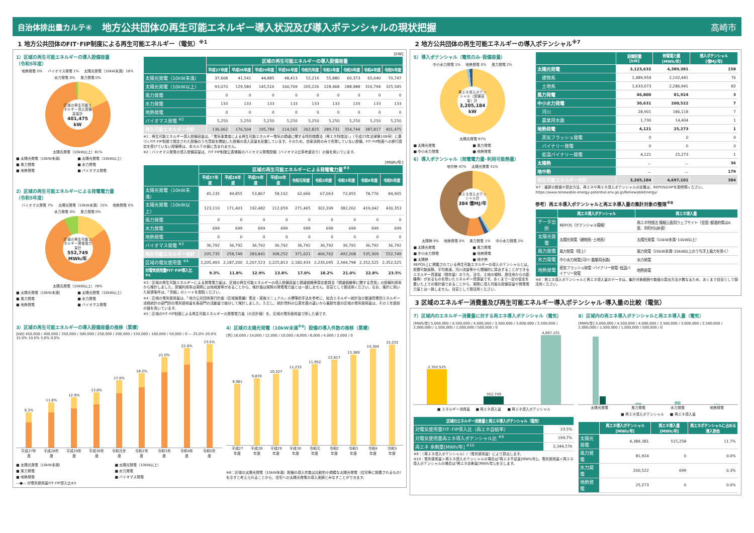自治体排出量カルテ④ 地方公共団体の再生可能エネルギー導入状況及び導入ポテンシャルの現状把握 高崎市
1 地方公共団体のFIT･FIP制度による再生可能エネルギー（電気）<sup>※1</sup>
1）区域の再生可能エネルギーの導入設備容量
（令和5年度）
地熱発電 0% バイオマス発電 1% 太陽光発電（10kW未満）18% 水力発電 0% 風力発電 0%
区域の再生可能エネルギー導入設備容量計
401,475 kW
太陽光発電（10kW以上）81%
■ 太陽光発電（10kW未満） ■ 太陽光発電（10kW以上） ■ 風力発電 ■ 水力発電 ■ 地熱発電 ■ バイオマス発電
2）区域の再生可能エネルギーによる発電電力量
（令和5年度）
バイオマス発電 7% 太陽光発電（10kW未満）15% 地熱発電 0% 水力発電 0% 風力発電 0%
区域の再生可能エネルギー発電電力量計
552,749 MWh/年
太陽光発電（10kW以上）78%
■ 太陽光発電（10kW未満） ■ 太陽光発電（10kW以上） ■ 風力発電 ■ 水力発電 ■ 地熱発電 ■ バイオマス発電
[kW]
| | 区域の再生可能エネルギーの導入設備容量 | | | | | | | | |
| --- | --- | --- | --- | --- | --- | --- | --- | --- | --- |
| | 平成27年度 | 平成28年度 | 平成29年度 | 平成30年度 | 令和元年度 | 令和2年度 | 令和3年度 | 令和4年度 | 令和5年度 |
| 太陽光発電（10kW未満） | 37,608 | 41,541 | 44,885 | 48,413 | 52,216 | 55,880 | 60,373 | 65,640 | 70,747 |
| 太陽光発電（10kW以上） | 93,070 | 129,580 | 145,516 | 160,769 | 205,226 | 228,468 | 288,988 | 316,794 | 325,345 |
| 風力発電 | 0 | 0 | 0 | 0 | 0 | 0 | 0 | 0 | 0 |
| 水力発電 | 133 | 133 | 133 | 133 | 133 | 133 | 133 | 133 | 133 |
| 地熱発電 | 0 | 0 | 0 | 0 | 0 | 0 | 0 | 0 | 0 |
| バイオマス発電 <sup>※2</sup> | 5,250 | 5,250 | 5,250 | 5,250 | 5,250 | 5,250 | 5,250 | 5,250 | 5,250 |
| 再生可能エネルギー合計 | 136,062 | 176,504 | 195,784 | 214,565 | 262,825 | 289,731 | 354,744 | 387,817 | 401,475 |
※1：再生可能エネルギー導入設備容量は、「電気事業者による再生可能エネルギー電気の調達に関する特別措置法（再エネ特措法）」（平成23年法律第108号）に基づくFIT･FIP制度で認定された設備のうち買取を開始した設備の導入容量を記載しています。そのため、自家消費のみで売電していない設備、FIT･FIP制度への移行認定を受けていない設備等は、本カルテの値に含まれません。
※2：バイオマス発電の導入設備容量は、FIT･FIP制度公表情報のバイオマス発電設備（バイオマス比率考慮あり）の値を用いています。
[MWh/年]
| | 区域の再生可能エネルギーによる発電電力量<sup>※3</sup> | | | | | | | | |
| --- | --- | --- | --- | --- | --- | --- | --- | --- | --- |
| | 平成27年度 | 平成28年度 | 平成29年度 | 平成30年度 | 令和元年度 | 令和2年度 | 令和3年度 | 令和4年度 | 令和5年度 |
| 太陽光発電（10kW未満） | 45,135 | 49,855 | 53,867 | 58,102 | 62,666 | 67,063 | 72,455 | 78,776 | 84,905 |
| 太陽光発電（10kW以上） | 123,110 | 171,403 | 192,482 | 212,659 | 271,465 | 302,209 | 382,262 | 419,042 | 430,353 |
| 風力発電 | 0 | 0 | 0 | 0 | 0 | 0 | 0 | 0 | 0 |
| 水力発電 | 699 | 699 | 699 | 699 | 699 | 699 | 699 | 699 | 699 |
| 地熱発電 | 0 | 0 | 0 | 0 | 0 | 0 | 0 | 0 | 0 |
| バイオマス発電 <sup>※2</sup> | 36,792 | 36,792 | 36,792 | 36,792 | 36,792 | 36,792 | 36,792 | 36,792 | 36,792 |
| 再生可能エネルギー合計 | 205,735 | 258,749 | 283,841 | 308,252 | 371,621 | 406,762 | 492,208 | 535,309 | 552,749 |
| 区域の電気使用量 <sup>※4</sup> | 2,205,493 | 2,187,200 | 2,207,523 | 2,225,813 | 2,182,433 | 2,235,095 | 2,344,798 | 2,352,525 | 2,352,525 |
| 対電気使用量FIT･FIP導入比<sup>※5</sup> | 9.3% | 11.8% | 12.9% | 13.8% | 17.0% | 18.2% | 21.0% | 22.8% | 23.5% |
※3：区域の再生可能エネルギーによる発電電力量は、区域の再生可能エネルギーの導入設備容量と調達価格等算定委員会「調達価格等に関する意見」の設備利用率から推計しました。設備利用率は実際には地域差等があることから、推計値は実際の発電電力量とは一致しません。目安として御活用ください。なお、推計に用いた前提条件は、「別紙」のシートを御覧ください。
※4：区域の電気使用量は、「地方公共団体実行計画（区域施策編）策定・実施マニュアル」の標準的手法を参考に、総合エネルギー統計及び都道府県別エネルギー消費統計の部門別の電気使用量を各部門の活動量で按分して推計しました。ただし、統計資料の公表年度の違いから最新年度の区域の電気使用量は、その１年度前の値を用いています。
※5：区域のFIT･FIP制度による再生可能エネルギーの発電電力量（の合計値）を、区域の電気使用量で除した値です。
3）区域の再生可能エネルギーの導入設備容量の推移（累積）
[kW] 450,000 / 400,000 / 350,000 / 300,000 / 250,000 / 200,000 / 150,000 / 100,000 / 50,000 / 0 ― 25.0% 20.0% 15.0% 10.0% 5.0% 0.0%
9.3%
11.8%
12.9%
13.8%
17.0%
18.2%
21.0%
22.8%
23.5%
平成27年度 平成28年度 平成29年度 平成30年度 令和元年度 令和2年度 令和3年度 令和4年度 令和5年度
■ 太陽光発電（10kW未満） ■ 太陽光発電（10kW以上） ■ 風力発電 ■ 水力発電 ■ 地熱発電 ■ バイオマス発電 ―●― 対電気使用量FIT･FIP導入比※5
4）区域の太陽光発電（10kW未満<sup>※6</sup>）設備の導入件数の推移（累積）
[件] 16,000 / 14,000 / 12,000 / 10,000 / 8,000 / 6,000 / 4,000 / 2,000 / 0
9,061
9,870
10,527
11,233
11,952
12,617
13,389
14,304
15,235
平成27年度 平成28年度 平成29年度 平成30年度 令和元年度 令和2年度 令和3年度 令和4年度 令和5年度
※6：区域の太陽光発電（10kW未満）設備の導入件数は比較的小規模な太陽光発電（住宅等に設置されるもの）を示すと考えられることから、住宅への太陽光発電の導入実績とみなすことができます。
2 地方公共団体の再生可能エネルギーの導入ポテンシャル<sup>※7</sup>
5）導入ポテンシャル（電気のみ･設備容量）
中小水力発電 1% 地熱発電 0% 風力発電 2%
再エネ導入ポテンシャル（設備容量）計
3,205,184 kW
太陽光発電 97%
■ 太陽光発電 ■ 風力発電 ■ 中小水力発電 ■ 地熱発電
6）導入ポテンシャル（発電電力量･利用可能熱量）
地中熱 47% 太陽光発電 41%
再エネ導入ポテンシャル計
384 億MJ/年
太陽熱 9% 地熱発電 0% 風力発電 1% 中小水力発電 2%
■ 太陽光発電 ■ 風力発電 ■ 中小水力発電 ■ 地熱発電 ■ 太陽熱 ■ 地中熱
REPOS上に掲載されている再生可能エネルギーの導入ポテンシャルとは、設置可能面積、平均風速、河川流量等から理論的に算出することができるエネルギー資源量（賦存量）のうち、法令、土地の傾斜、居住地からの距離等）があるものを除いたエネルギー資源量です。あくまで一定の仮定を置いた上での推計値であることから、実際に導入可能な設備容量や発電電力量とは一致しません。目安として御活用ください。
| | 設備容量 [kW] | 発電電力量 [MWh/年] | 導入ポテンシャル [億MJ/年] |
| --- | --- | --- | --- |
| 太陽光発電 | 3,123,632 | 4,389,381 | 158 |
| 建物系 | 1,489,959 | 2,102,441 | 76 |
| 土地系 | 1,633,673 | 2,286,941 | 82 |
| 風力発電 | 46,800 | 81,924 | 3 |
| 中小水力発電 | 30,631 | 200,522 | 7 |
| 河川 | 28,901 | 186,118 | 7 |
| 農業用水路 | 1,730 | 14,404 | 1 |
| 地熱発電 | 4,121 | 25,273 | 1 |
| 蒸気フラッシュ発電 | 0 | 0 | 0 |
| バイナリー発電 | 0 | 0 | 0 |
| 低温バイナリー発電 | 4,121 | 25,273 | 1 |
| 太陽熱 | － | － | 36 |
| 地中熱 | － | － | 179 |
| 再生可能エネルギー合計 | 3,205,184 | 4,697,101 | 384 |
※7：最新の数値や算定方法、再エネや再エネ導入ポテンシャルの定義は、REPOSのHPを御参照ください。
https://www.renewable-energy-potential.env.go.jp/RenewableEnergy/
参考）再エネ導入ポテンシャルと再エネ導入量の集計対象の整理<sup>※8</sup>
| | 再エネ導入ポテンシャル | 再エネ導入量 |
| --- | --- | --- |
| データ出所 | REPOS（ポテンシャル情報） | 再エネ特措法 情報公表用ウェブサイト（全国･都道府県はA表、市町村はB表） |
| 太陽光発電 | 太陽光発電（建物系･土地系） | 太陽光発電（10kW未満･10kW以上） |
| 風力発電 | 風力発電（陸上） | 風力発電（20kW未満･20kW以上のうち洋上風力を除く） |
| 水力発電 | 中小水力発電(河川･農業用水路) | 水力発電 |
| 地熱発電 | 蒸気フラッシュ発電･バイナリー発電･低温バイナリー発電 | 地熱発電 |
※8：再エネ導入ポテンシャルと再エネ導入量のデータは、集計対象範囲や数値の算出方法が異なるため、あくまで目安として御活用ください。
3 区域のエネルギー消費量及び再生可能エネルギー導入ポテンシャル･導入量の比較（電気）
7）区域内のエネルギー消費量に対する再エネ導入ポテンシャル（電気）
[MWh/年] 5,000,000 / 4,500,000 / 4,000,000 / 3,500,000 / 3,000,000 / 2,500,000 / 2,000,000 / 1,500,000 / 1,000,000 / 500,000 / 0
2,352,525
552,749
4,697,101
■ エネルギー消費量 ■ 再エネ導入量 ■ 再エネ導入ポテンシャル
| 区域のエネルギー消費量と再エネ導入ポテンシャル（電気） | |
| --- | --- |
| 対電気使用量FIT･FIP導入比（再エネ自給率） | 23.5% |
| 対電気使用量再エネ導入ポテンシャル比 <sup>※9</sup> | 199.7% |
| 再エネ 余剰量[MWh/年] <sup>※10</sup> | 2,344,576 |
※9：（再エネ導入ポテンシャル）/（電気使用量）により算出します。
※10：電気使用量＞再エネ導入ポテンシャルの場合は｢再エネ不足量[MWh/年]｣、電気使用量＜再エネ導入ポテンシャルの場合は｢再エネ余剰量[MWh/年]｣を示します。
8）区域内の再エネ導入ポテンシャルと再エネ導入量（電気）
[MWh/年] 5,000,000 / 4,500,000 / 4,000,000 / 3,500,000 / 3,000,000 / 2,500,000 / 2,000,000 / 1,500,000 / 1,000,000 / 500,000 / 0
太陽光発電 風力発電 水力発電 地熱発電
■ 再エネ導入ポテンシャル ■ 再エネ導入量
| | 再エネ導入ポテンシャル [MWh/年] | 再エネ導入量 [MWh/年] | 再エネポテンシャルに占める導入割合 |
| --- | --- | --- | --- |
| 太陽光発電 | 4,389,381 | 515,258 | 11.7% |
| 風力発電 | 81,924 | 0 | 0.0% |
| 水力発電 | 200,522 | 699 | 0.3% |
| 地熱発電 | 25,273 | 0 | 0.0% |